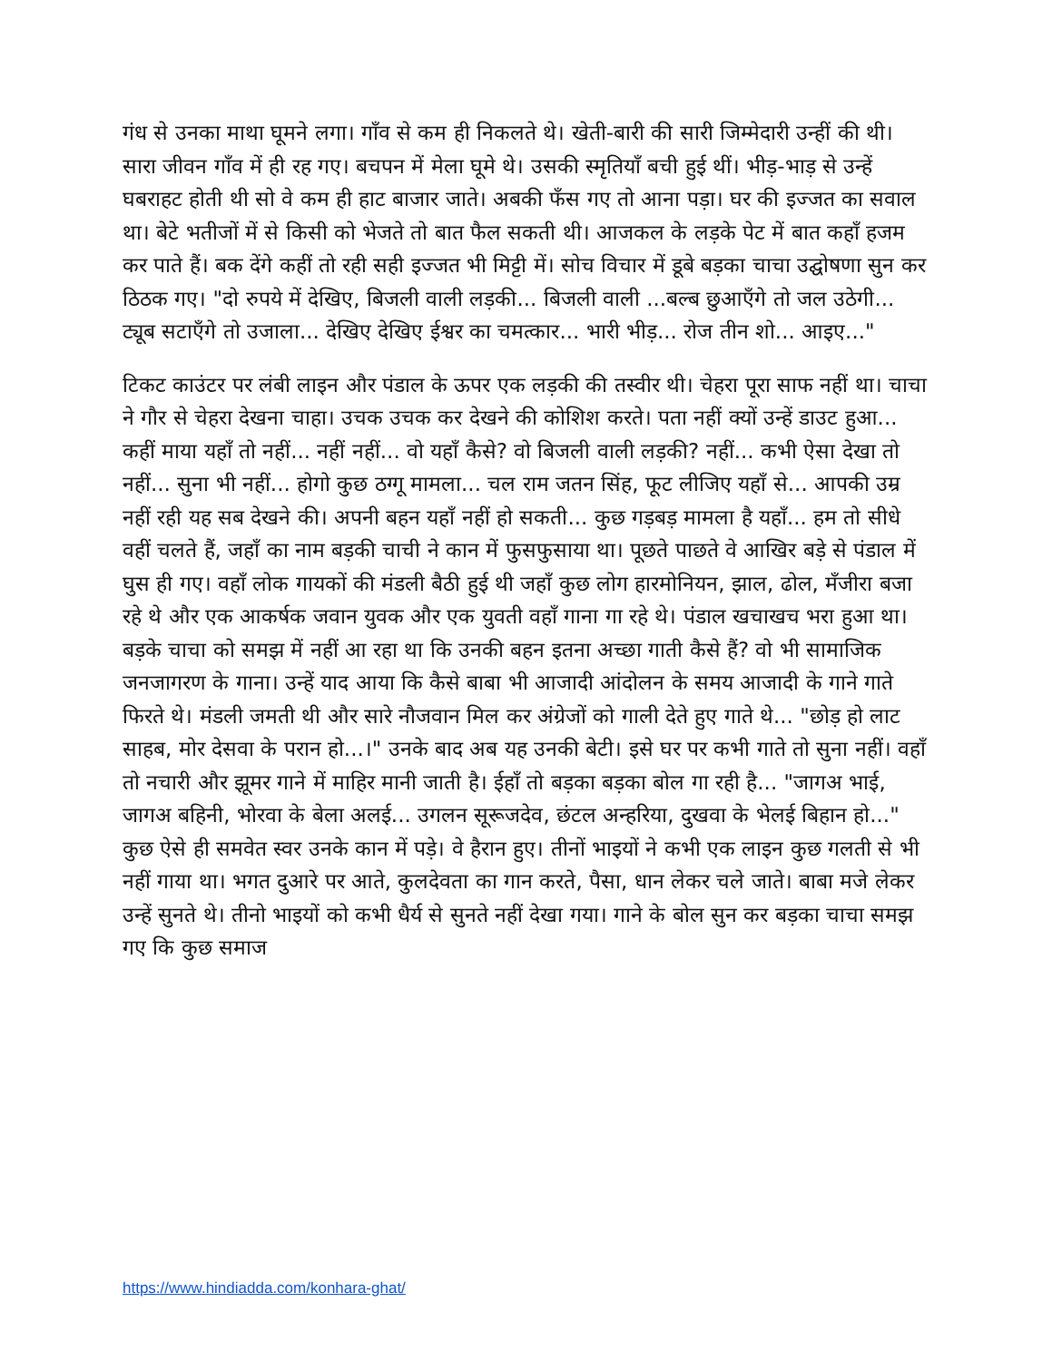गंध से उनका माथा घूमने लगा। गाँव से कम ही निकलते थे। खेती-बारी की सारी जिम्मेदारी उन्हीं की थी। सारा जीवन गाँव में ही रह गए। बचपन में मेला घूमे थे। उसकी स्मृतियाँ बची हुई थीं। भीड़-भाड़ से उन्हें घबराहट होती थी सो वे कम ही हाट बाजार जाते। अबकी फँस गए तो आना पड़ा। घर की इज्जत का सवाल था। बेटे भतीजों में से किसी को भेजते तो बात फैल सकती थी। आजकल के लड़के पेट में बात कहाँ हजम कर पाते हैं। बक देंगे कहीं तो रही सही इज्जत भी मिट्टी में। सोच विचार में डूबे बड़का चाचा उद्घोषणा सुन कर ठिठक गए। "दो रुपये में देखिए, बिजली वाली लड़की... बिजली वाली ...बल्ब छुआएँगे तो जल उठेगी... ट्यूब सटाएँगे तो उजाला... देखिए देखिए ईश्वर का चमत्कार... भारी भीड़... रोज तीन शो... आइए..."
टिकट काउंटर पर लंबी लाइन और पंडाल के ऊपर एक लड़की की तस्वीर थी। चेहरा पूरा साफ नहीं था। चाचा ने गौर से चेहरा देखना चाहा। उचक उचक कर देखने की कोशिश करते। पता नहीं क्यों उन्हें डाउट हुआ... कहीं माया यहाँ तो नहीं... नहीं नहीं... वो यहाँ कैसे? वो बिजली वाली लड़की? नहीं... कभी ऐसा देखा तो नहीं... सुना भी नहीं... होगो कुछ ठग्गू मामला... चल राम जतन सिंह, फूट लीजिए यहाँ से... आपकी उम्र नहीं रही यह सब देखने की। अपनी बहन यहाँ नहीं हो सकती... कुछ गड़बड़ मामला है यहाँ... हम तो सीधे वहीं चलते हैं, जहाँ का नाम बड़की चाची ने कान में फुसफुसाया था। पूछते पाछते वे आखिर बड़े से पंडाल में घुस ही गए। वहाँ लोक गायकों की मंडली बैठी हुई थी जहाँ कुछ लोग हारमोनियन, झाल, ढोल, मँजीरा बजा रहे थे और एक आकर्षक जवान युवक और एक युवती वहाँ गाना गा रहे थे। पंडाल खचाखच भरा हुआ था। बड़के चाचा को समझ में नहीं आ रहा था कि उनकी बहन इतना अच्छा गाती कैसे हैं? वो भी सामाजिक जनजागरण के गाना। उन्हें याद आया कि कैसे बाबा भी आजादी आंदोलन के समय आजादी के गाने गाते फिरते थे। मंडली जमती थी और सारे नौजवान मिल कर अंग्रेजों को गाली देते हुए गाते थे... "छोड़ हो लाट साहब, मोर देसवा के परान हो...।" उनके बाद अब यह उनकी बेटी। इसे घर पर कभी गाते तो सुना नहीं। वहाँ तो नचारी और झूमर गाने में माहिर मानी जाती है। ईहाँ तो बड़का बड़का बोल गा रही है... "जागअ भाई, जागअ बहिनी, भोरवा के बेला अलई... उगलन सूरूजदेव, छंटल अन्हरिया, दुखवा के भेलई बिहान हो..." कुछ ऐसे ही समवेत स्वर उनके कान में पड़े। वे हैरान हुए। तीनों भाइयों ने कभी एक लाइन कुछ गलती से भी नहीं गाया था। भगत दुआरे पर आते, कुलदेवता का गान करते, पैसा, धान लेकर चले जाते। बाबा मजे लेकर उन्हें सुनते थे। तीनो भाइयों को कभी धैर्य से सुनते नहीं देखा गया। गाने के बोल सुन कर बड़का चाचा समझ गए कि कुछ समाज
https://www.hindiadda.com/konhara-ghat/